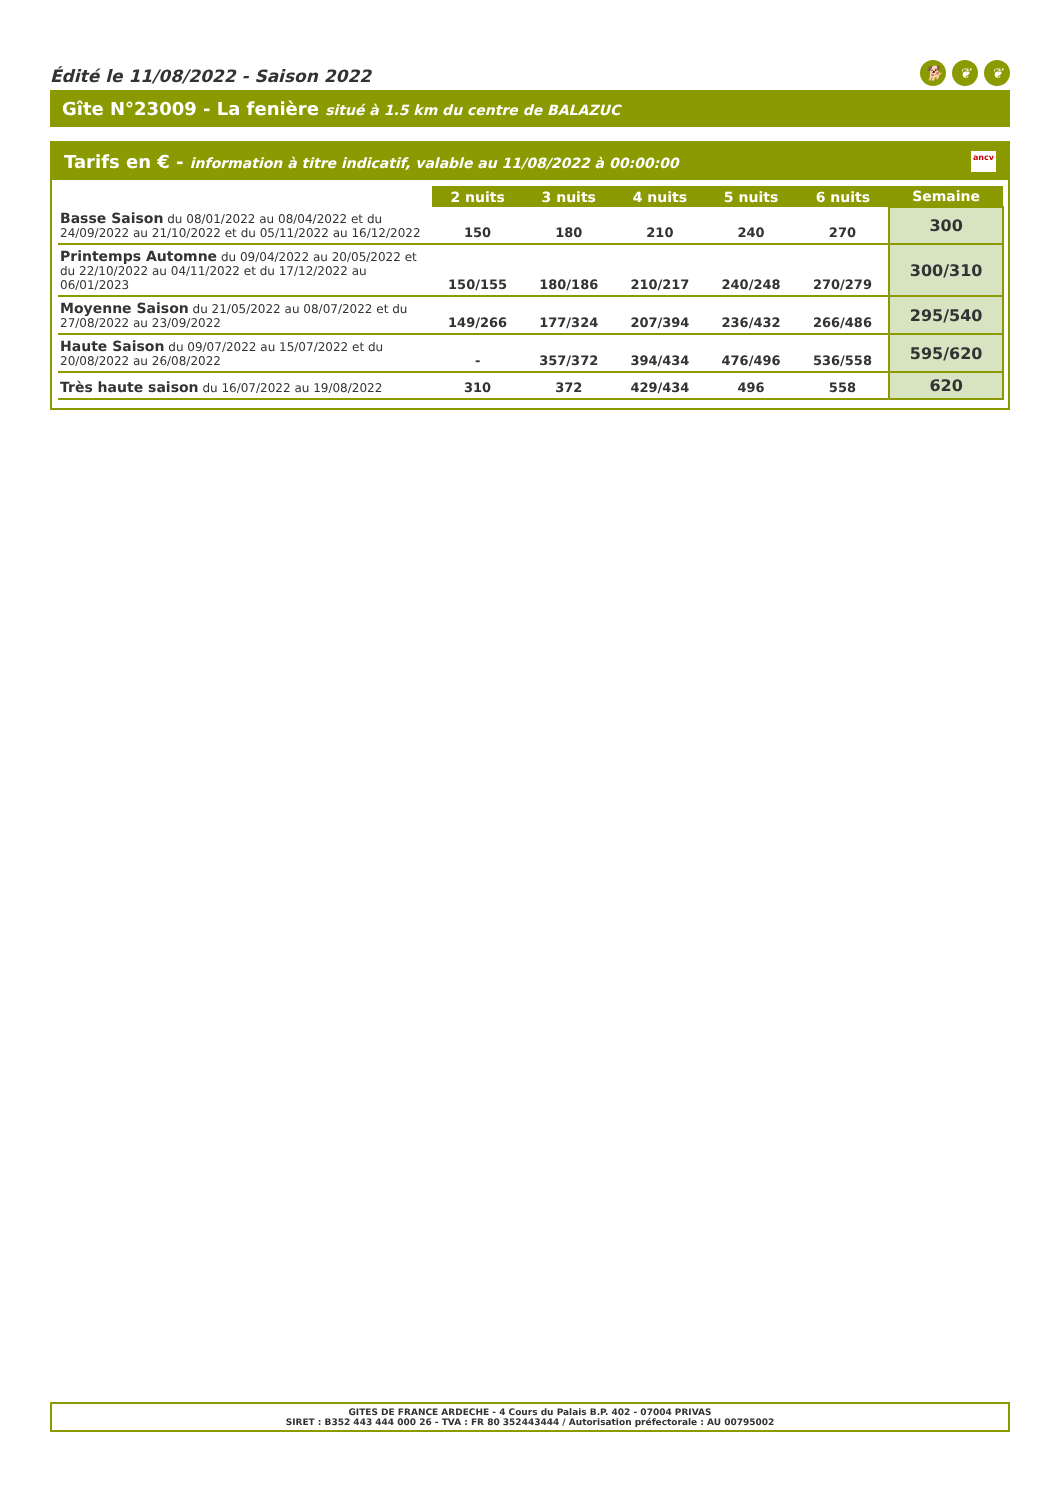Édité le 11/08/2022 - Saison 2022 🐕 ❦ ❦
Gîte N°23009 - La fenière situé à 1.5 km du centre de BALAZUC
Tarifs en € - information à titre indicatif, valable au 11/08/2022 à 00:00:00 ancv
| | 2 nuits | 3 nuits | 4 nuits | 5 nuits | 6 nuits | Semaine |
| --- | --- | --- | --- | --- | --- | --- |
| Basse Saison du 08/01/2022 au 08/04/2022 et du 24/09/2022 au 21/10/2022 et du 05/11/2022 au 16/12/2022 | 150 | 180 | 210 | 240 | 270 | 300 |
| Printemps Automne du 09/04/2022 au 20/05/2022 et du 22/10/2022 au 04/11/2022 et du 17/12/2022 au 06/01/2023 | 150/155 | 180/186 | 210/217 | 240/248 | 270/279 | 300/310 |
| Moyenne Saison du 21/05/2022 au 08/07/2022 et du 27/08/2022 au 23/09/2022 | 149/266 | 177/324 | 207/394 | 236/432 | 266/486 | 295/540 |
| Haute Saison du 09/07/2022 au 15/07/2022 et du 20/08/2022 au 26/08/2022 | - | 357/372 | 394/434 | 476/496 | 536/558 | 595/620 |
| Très haute saison du 16/07/2022 au 19/08/2022 | 310 | 372 | 429/434 | 496 | 558 | 620 |
GITES DE FRANCE ARDECHE - 4 Cours du Palais B.P. 402 - 07004 PRIVAS
SIRET : B352 443 444 000 26 - TVA : FR 80 352443444 / Autorisation préfectorale : AU 00795002